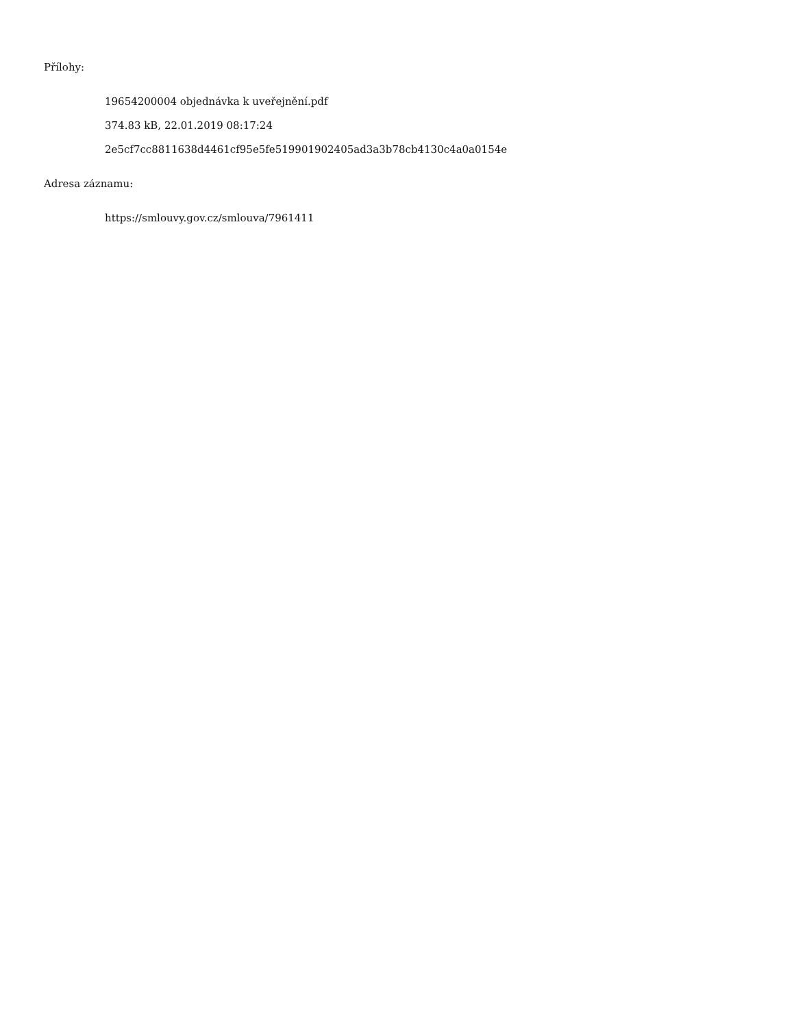Přílohy:
19654200004 objednávka k uveřejnění.pdf
374.83 kB, 22.01.2019 08:17:24
2e5cf7cc8811638d4461cf95e5fe519901902405ad3a3b78cb4130c4a0a0154e
Adresa záznamu:
https://smlouvy.gov.cz/smlouva/7961411